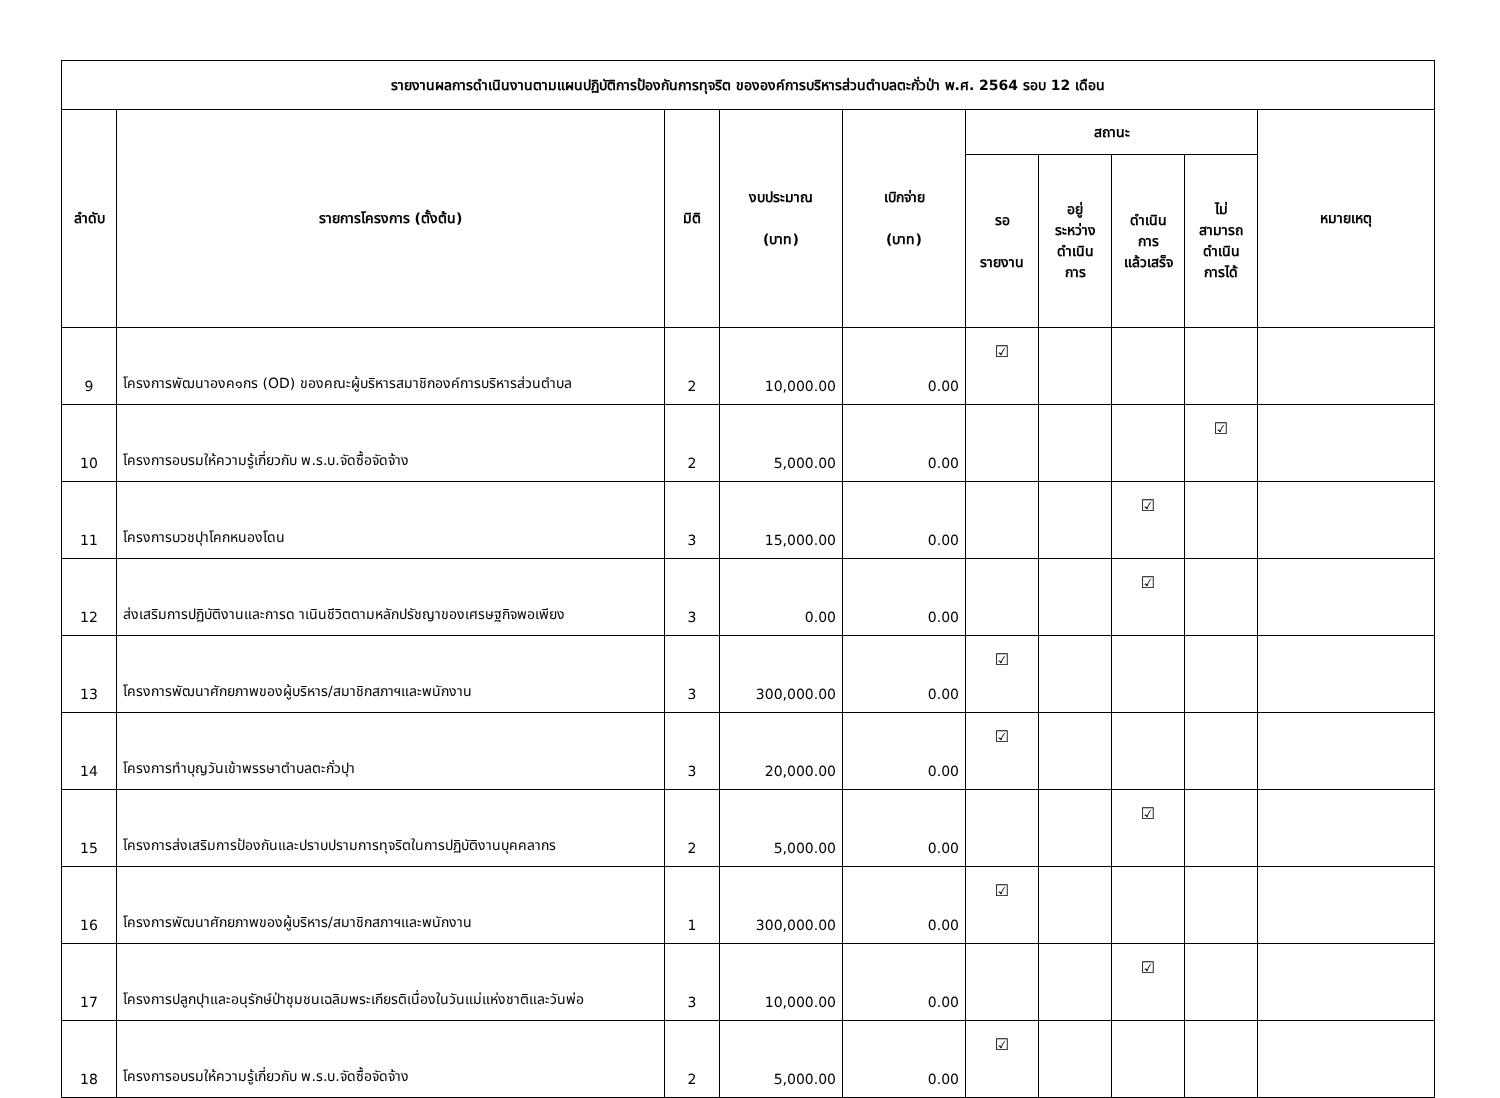| รายงานผลการดำเนินงานตามแผนปฏิบัติการป้องกันการทุจริต ขององค์การบริหารส่วนตำบลตะกั่วป่า พ.ศ. 2564 รอบ 12 เดือน | | | | | | | | | |
| --- | --- | --- | --- | --- | --- | --- | --- | --- | --- |
| ลำดับ | รายการโครงการ (ตั้งต้น) | มิติ | งบประมาณ (บาท) | เบิกจ่าย (บาท) | สถานะ | | | | หมายเหตุ |
| | | | | | รอ รายงาน | อยู่ ระหว่าง ดำเนิน การ | ดำเนิน การ แล้วเสร็จ | ไม่ สามารถ ดำเนิน การได้ | |
| 9 | โครงการพัฒนาองค๑กร (OD) ของคณะผู้บริหารสมาชิกองค์การบริหารส่วนตำบล | 2 | 10,000.00 | 0.00 | ☑ | | | | |
| 10 | โครงการอบรมให้ความรู้เกี่ยวกับ พ.ร.บ.จัดซื้อจัดจ้าง | 2 | 5,000.00 | 0.00 | | | | ☑ | |
| 11 | โครงการบวชปุาโคกหนองโดน | 3 | 15,000.00 | 0.00 | | | ☑ | | |
| 12 | ส่งเสริมการปฏิบัติงานและการด าเนินชีวิตตามหลักปรัชญาของเศรษฐกิจพอเพียง | 3 | 0.00 | 0.00 | | | ☑ | | |
| 13 | โครงการพัฒนาศักยภาพของผู้บริหาร/สมาชิกสภาฯและพนักงาน | 3 | 300,000.00 | 0.00 | ☑ | | | | |
| 14 | โครงการทำบุญวันเข้าพรรษาตำบลตะกั่วปุา | 3 | 20,000.00 | 0.00 | ☑ | | | | |
| 15 | โครงการส่งเสริมการป้องกันและปราบปรามการทุจริตในการปฏิบัติงานบุคคลากร | 2 | 5,000.00 | 0.00 | | | ☑ | | |
| 16 | โครงการพัฒนาศักยภาพของผู้บริหาร/สมาชิกสภาฯและพนักงาน | 1 | 300,000.00 | 0.00 | ☑ | | | | |
| 17 | โครงการปลูกปุาและอนุรักษ์ป่าชุมชนเฉลิมพระเกียรติเนื่องในวันแม่แห่งชาติและวันพ่อ | 3 | 10,000.00 | 0.00 | | | ☑ | | |
| 18 | โครงการอบรมให้ความรู้เกี่ยวกับ พ.ร.บ.จัดซื้อจัดจ้าง | 2 | 5,000.00 | 0.00 | ☑ | | | | |